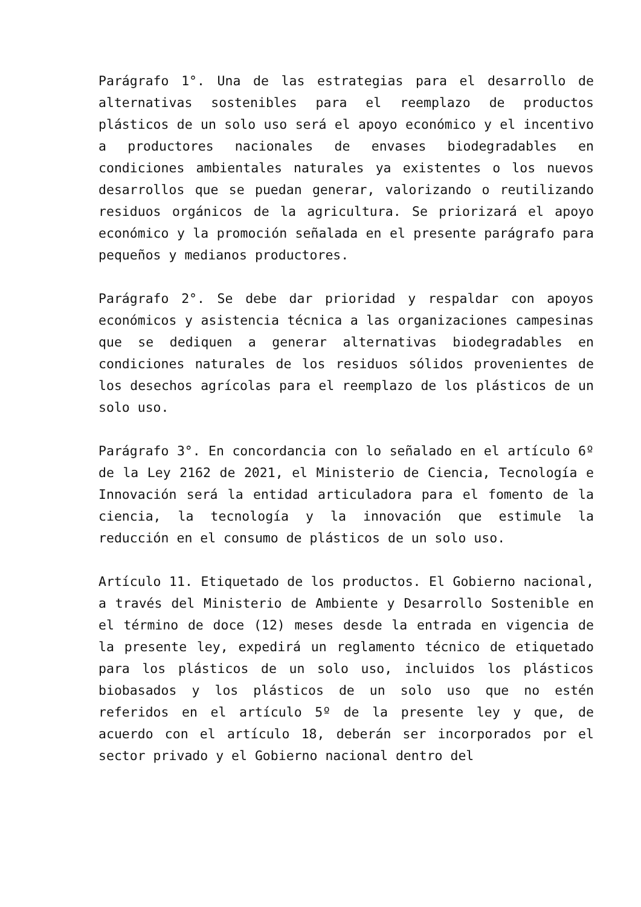Parágrafo 1°. Una de las estrategias para el desarrollo de alternativas sostenibles para el reemplazo de productos plásticos de un solo uso será el apoyo económico y el incentivo a productores nacionales de envases biodegradables en condiciones ambientales naturales ya existentes o los nuevos desarrollos que se puedan generar, valorizando o reutilizando residuos orgánicos de la agricultura. Se priorizará el apoyo económico y la promoción señalada en el presente parágrafo para pequeños y medianos productores.
Parágrafo 2°. Se debe dar prioridad y respaldar con apoyos económicos y asistencia técnica a las organizaciones campesinas que se dediquen a generar alternativas biodegradables en condiciones naturales de los residuos sólidos provenientes de los desechos agrícolas para el reemplazo de los plásticos de un solo uso.
Parágrafo 3°. En concordancia con lo señalado en el artículo 6º de la Ley 2162 de 2021, el Ministerio de Ciencia, Tecnología e Innovación será la entidad articuladora para el fomento de la ciencia, la tecnología y la innovación que estimule la reducción en el consumo de plásticos de un solo uso.
Artículo 11. Etiquetado de los productos. El Gobierno nacional, a través del Ministerio de Ambiente y Desarrollo Sostenible en el término de doce (12) meses desde la entrada en vigencia de la presente ley, expedirá un reglamento técnico de etiquetado para los plásticos de un solo uso, incluidos los plásticos biobasados y los plásticos de un solo uso que no estén referidos en el artículo 5º de la presente ley y que, de acuerdo con el artículo 18, deberán ser incorporados por el sector privado y el Gobierno nacional dentro del